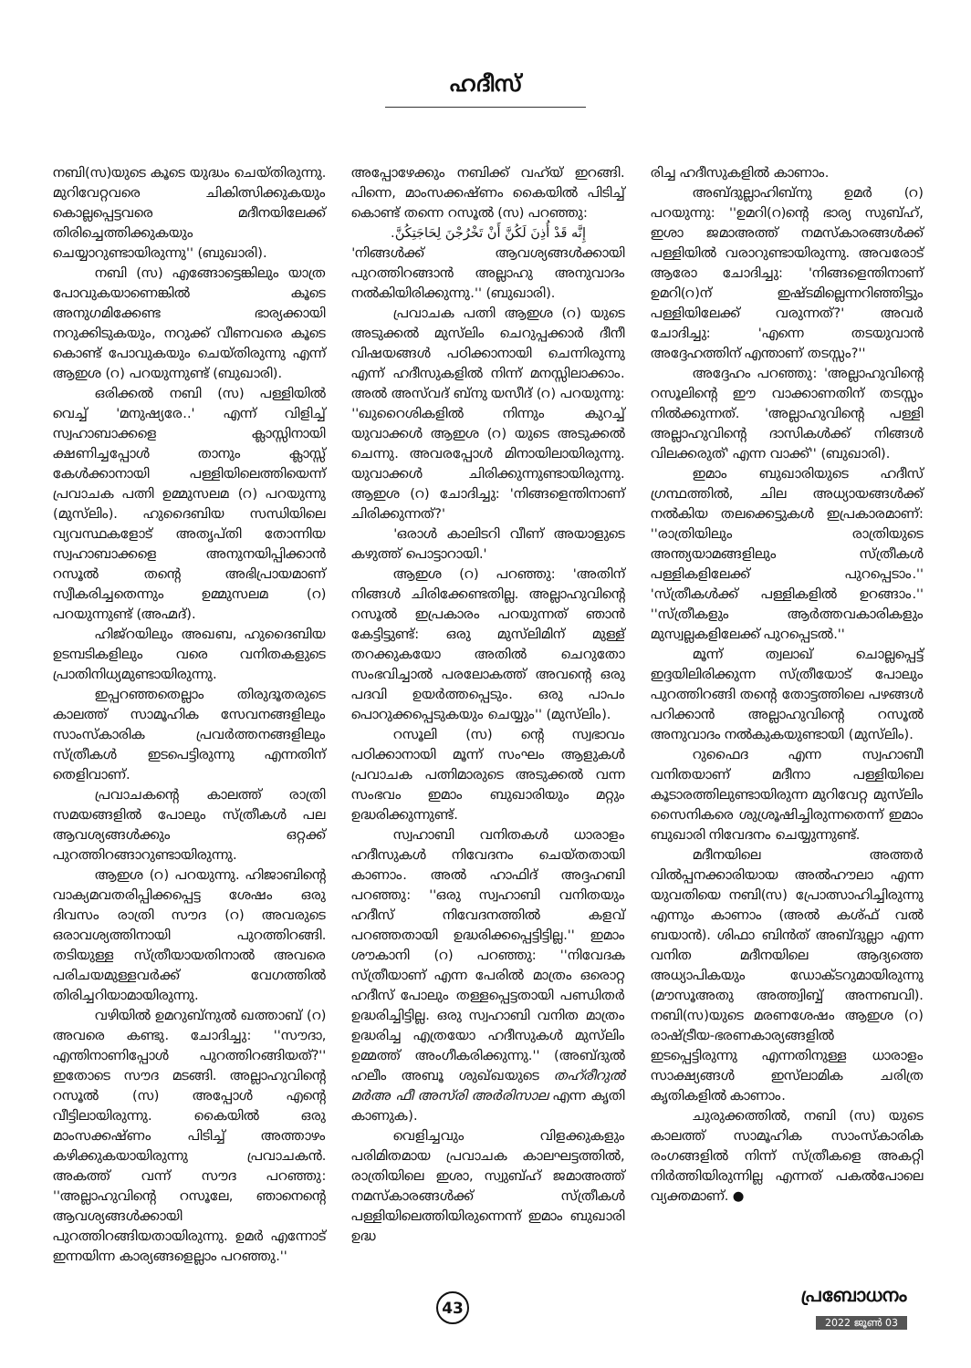ഹദീസ്
നബി(സ)യുടെ കൂടെ യുദ്ധം ചെയ്തിരുന്നു. മുറിവേറ്റവരെ ചികിത്സിക്കുകയും കൊല്ലപ്പെട്ടവരെ മദീനയിലേക്ക് തിരിച്ചെത്തിക്കുകയും ചെയ്യാറുണ്ടായിരുന്നു'' (ബുഖാരി).
നബി (സ) എങ്ങോട്ടെങ്കിലും യാത്ര പോവുകയാണെങ്കിൽ കൂടെ അനുഗമിക്കേണ്ട ഭാര്യക്കായി നറുക്കിടുകയും, നറുക്ക് വീണവരെ കൂടെ കൊണ്ട് പോവുകയും ചെയ്തിരുന്നു എന്ന് ആഇശ (റ) പറയുന്നുണ്ട് (ബുഖാരി).
ഒരിക്കൽ നബി (സ) പള്ളിയിൽ വെച്ച് 'മനുഷ്യരേ..' എന്ന് വിളിച്ച് സ്വഹാബാക്കളെ ക്ലാസ്സിനായി ക്ഷണിച്ചപ്പോൾ താനും ക്ലാസ്സ് കേൾക്കാനായി പള്ളിയിലെത്തിയെന്ന് പ്രവാചക പത്നി ഉമ്മുസലമ (റ) പറയുന്നു (മുസ്‌ലിം). ഹുദൈബിയ സന്ധിയിലെ വ്യവസ്ഥകളോട് അതൃപ്തി തോന്നിയ സ്വഹാബാക്കളെ അനുനയിപ്പിക്കാൻ റസൂൽ തന്റെ അഭിപ്രായമാണ് സ്വീകരിച്ചതെന്നും ഉമ്മുസലമ (റ) പറയുന്നുണ്ട് (അഹ്മദ്).
ഹിജ്‌റയിലും അഖബ, ഹുദൈബിയ ഉടമ്പടികളിലും വരെ വനിതകളുടെ പ്രാതിനിധ്യമുണ്ടായിരുന്നു.
ഇപ്പറഞ്ഞതെല്ലാം തിരുദൂതരുടെ കാലത്ത് സാമൂഹിക സേവനങ്ങളിലും സാംസ്കാരിക പ്രവർത്തനങ്ങളിലും സ്ത്രീകൾ ഇടപെട്ടിരുന്നു എന്നതിന് തെളിവാണ്.
പ്രവാചകന്റെ കാലത്ത് രാത്രി സമയങ്ങളിൽ പോലും സ്ത്രീകൾ പല ആവശ്യങ്ങൾക്കും ഒറ്റക്ക് പുറത്തിറങ്ങാറുണ്ടായിരുന്നു.
ആഇശ (റ) പറയുന്നു. ഹിജാബിന്റെ വാക്യമവതരിപ്പിക്കപ്പെട്ട ശേഷം ഒരു ദിവസം രാത്രി സൗദ (റ) അവരുടെ ഒരാവശ്യത്തിനായി പുറത്തിറങ്ങി. തടിയുള്ള സ്ത്രീയായതിനാൽ അവരെ പരിചയമുള്ളവർക്ക് വേഗത്തിൽ തിരിച്ചറിയാമായിരുന്നു.
വഴിയിൽ ഉമറുബ്നുൽ ഖത്താബ് (റ) അവരെ കണ്ടു. ചോദിച്ചു: ''സൗദാ, എന്തിനാണിപ്പോൾ പുറത്തിറങ്ങിയത്?'' ഇതോടെ സൗദ മടങ്ങി. അല്ലാഹുവിന്റെ റസൂൽ (സ) അപ്പോൾ എന്റെ വീട്ടിലായിരുന്നു. കൈയിൽ ഒരു മാംസക്കഷ്ണം പിടിച്ച് അത്താഴം കഴിക്കുകയായിരുന്നു പ്രവാചകൻ. അകത്ത് വന്ന് സൗദ പറഞ്ഞു: ''അല്ലാഹുവിന്റെ റസൂലേ, ഞാനെന്റെ ആവശ്യങ്ങൾക്കായി പുറത്തിറങ്ങിയതായിരുന്നു. ഉമർ എന്നോട് ഇന്നയിന്ന കാര്യങ്ങളെല്ലാം പറഞ്ഞു.''
അപ്പോഴേക്കും നബിക്ക് വഹ്‌യ് ഇറങ്ങി. പിന്നെ, മാംസക്കഷ്ണം കൈയിൽ പിടിച്ച് കൊണ്ട് തന്നെ റസൂൽ (സ) പറഞ്ഞു:
إِنَّه قَدْ أُذِنَ لَكُنَّ أَنْ تَخْرُجْنَ لِحَاجَتِكُنَّ.
'നിങ്ങൾക്ക് ആവശ്യങ്ങൾക്കായി പുറത്തിറങ്ങാൻ അല്ലാഹു അനുവാദം നൽകിയിരിക്കുന്നു.'' (ബുഖാരി).
പ്രവാചക പത്നി ആഇശ (റ) യുടെ അടുക്കൽ മുസ്‌ലിം ചെറുപ്പക്കാർ ദീനീ വിഷയങ്ങൾ പഠിക്കാനായി ചെന്നിരുന്നു എന്ന് ഹദീസുകളിൽ നിന്ന് മനസ്സിലാക്കാം. അൽ അസ്‌വദ് ബ്നു യസീദ് (റ) പറയുന്നു: ''ഖുറൈശികളിൽ നിന്നും കുറച്ച് യുവാക്കൾ ആഇശ (റ) യുടെ അടുക്കൽ ചെന്നു. അവരപ്പോൾ മിനായിലായിരുന്നു. യുവാക്കൾ ചിരിക്കുന്നുണ്ടായിരുന്നു. ആഇശ (റ) ചോദിച്ചു: 'നിങ്ങളെന്തിനാണ് ചിരിക്കുന്നത്?'
'ഒരാൾ കാലിടറി വീണ് അയാളുടെ കഴുത്ത് പൊട്ടാറായി.'
ആഇശ (റ) പറഞ്ഞു: 'അതിന് നിങ്ങൾ ചിരിക്കേണ്ടതില്ല. അല്ലാഹുവിന്റെ റസൂൽ ഇപ്രകാരം പറയുന്നത് ഞാൻ കേട്ടിട്ടുണ്ട്: ഒരു മുസ്‌ലിമിന് മുള്ള് തറക്കുകയോ അതിൽ ചെറുതോ സംഭവിച്ചാൽ പരലോകത്ത് അവന്റെ ഒരു പദവി ഉയർത്തപ്പെടും. ഒരു പാപം പൊറുക്കപ്പെടുകയും ചെയ്യും'' (മുസ്‌ലിം).
റസൂലി (സ) ന്റെ സ്വഭാവം പഠിക്കാനായി മൂന്ന് സംഘം ആളുകൾ പ്രവാചക പത്നിമാരുടെ അടുക്കൽ വന്ന സംഭവം ഇമാം ബുഖാരിയും മറ്റും ഉദ്ധരിക്കുന്നുണ്ട്.
സ്വഹാബി വനിതകൾ ധാരാളം ഹദീസുകൾ നിവേദനം ചെയ്തതായി കാണാം. അൽ ഹാഫിദ് അദ്ദഹബി പറഞ്ഞു: ''ഒരു സ്വഹാബി വനിതയും ഹദീസ് നിവേദനത്തിൽ കളവ് പറഞ്ഞതായി ഉദ്ധരിക്കപ്പെട്ടിട്ടില്ല.'' ഇമാം ശൗകാനി (റ) പറഞ്ഞു: ''നിവേദക സ്ത്രീയാണ് എന്ന പേരിൽ മാത്രം ഒരൊറ്റ ഹദീസ് പോലും തള്ളപ്പെട്ടതായി പണ്ഡിതർ ഉദ്ധരിച്ചിട്ടില്ല. ഒരു സ്വഹാബി വനിത മാത്രം ഉദ്ധരിച്ച എത്രയോ ഹദീസുകൾ മുസ്‌ലിം ഉമ്മത്ത് അംഗീകരിക്കുന്നു.'' (അബ്ദുൽ ഹലീം അബൂ ശുഖ്ഖയുടെ തഹ്‌രീറുൽ മർഅ ഫീ അസ്‌രി അർരിസാല എന്ന കൃതി കാണുക).
വെളിച്ചവും വിളക്കുകളും പരിമിതമായ പ്രവാചക കാലഘട്ടത്തിൽ, രാത്രിയിലെ ഇശാ, സ്വുബ്ഹ് ജമാഅത്ത് നമസ്കാരങ്ങൾക്ക് സ്ത്രീകൾ പള്ളിയിലെത്തിയിരുന്നെന്ന് ഇമാം ബുഖാരി ഉദ്ധ
രിച്ച ഹദീസുകളിൽ കാണാം.
അബ്ദുല്ലാഹിബ്നു ഉമർ (റ) പറയുന്നു: ''ഉമറി(റ)ന്റെ ഭാര്യ സുബ്ഹ്, ഇശാ ജമാഅത്ത് നമസ്കാരങ്ങൾക്ക് പള്ളിയിൽ വരാറുണ്ടായിരുന്നു. അവരോട് ആരോ ചോദിച്ചു: 'നിങ്ങളെന്തിനാണ് ഉമറി(റ)ന് ഇഷ്ടമില്ലെന്നറിഞ്ഞിട്ടും പള്ളിയിലേക്ക് വരുന്നത്?' അവർ ചോദിച്ചു: 'എന്നെ തടയുവാൻ അദ്ദേഹത്തിന് എന്താണ് തടസ്സം?''
അദ്ദേഹം പറഞ്ഞു: 'അല്ലാഹുവിന്റെ റസൂലിന്റെ ഈ വാക്കാണതിന് തടസ്സം നിൽക്കുന്നത്. 'അല്ലാഹുവിന്റെ പള്ളി അല്ലാഹുവിന്റെ ദാസികൾക്ക് നിങ്ങൾ വിലക്കരുത്' എന്ന വാക്ക്'' (ബുഖാരി).
ഇമാം ബുഖാരിയുടെ ഹദീസ് ഗ്രന്ഥത്തിൽ, ചില അധ്യായങ്ങൾക്ക് നൽകിയ തലക്കെട്ടുകൾ ഇപ്രകാരമാണ്: ''രാത്രിയിലും രാത്രിയുടെ അന്ത്യയാമങ്ങളിലും സ്ത്രീകൾ പള്ളികളിലേക്ക് പുറപ്പെടാം.'' 'സ്ത്രീകൾക്ക് പള്ളികളിൽ ഉറങ്ങാം.'' ''സ്ത്രീകളും ആർത്തവകാരികളും മുസ്വല്ലകളിലേക്ക് പുറപ്പെടൽ.''
മൂന്ന് ത്വലാഖ് ചൊല്ലപ്പെട്ട് ഇദ്ദയിലിരിക്കുന്ന സ്ത്രീയോട് പോലും പുറത്തിറങ്ങി തന്റെ തോട്ടത്തിലെ പഴങ്ങൾ പറിക്കാൻ അല്ലാഹുവിന്റെ റസൂൽ അനുവാദം നൽകുകയുണ്ടായി (മുസ്‌ലിം).
റുഫൈദ എന്ന സ്വഹാബീ വനിതയാണ് മദീനാ പള്ളിയിലെ കൂടാരത്തിലുണ്ടായിരുന്ന മുറിവേറ്റ മുസ്‌ലിം സൈനികരെ ശുശ്രൂഷിച്ചിരുന്നതെന്ന് ഇമാം ബുഖാരി നിവേദനം ചെയ്യുന്നുണ്ട്.
മദീനയിലെ അത്തർ വിൽപ്പനക്കാരിയായ അൽഹൗലാ എന്ന യുവതിയെ നബി(സ) പ്രോത്സാഹിച്ചിരുന്നു എന്നും കാണാം (അൽ കശ്ഫ് വൽ ബയാൻ). ശിഫാ ബിൻത് അബ്ദുല്ലാ എന്ന വനിത മദീനയിലെ ആദ്യത്തെ അധ്യാപികയും ഡോക്ടറുമായിരുന്നു (മൗസൂഅതു അത്ത്വിബ്ബ് അന്നബവി). നബി(സ)യുടെ മരണശേഷം ആഇശ (റ) രാഷ്ട്രീയ-ഭരണകാര്യങ്ങളിൽ ഇടപ്പെട്ടിരുന്നു എന്നതിനുള്ള ധാരാളം സാക്ഷ്യങ്ങൾ ഇസ്‌ലാമിക ചരിത്ര കൃതികളിൽ കാണാം.
ചുരുക്കത്തിൽ, നബി (സ) യുടെ കാലത്ത് സാമൂഹിക സാംസ്കാരിക രംഗങ്ങളിൽ നിന്ന് സ്ത്രീകളെ അകറ്റി നിർത്തിയിരുന്നില്ല എന്നത് പകൽപോലെ വ്യക്തമാണ്. ●
43
പ്രബോധനം
2022 ജൂൺ 03